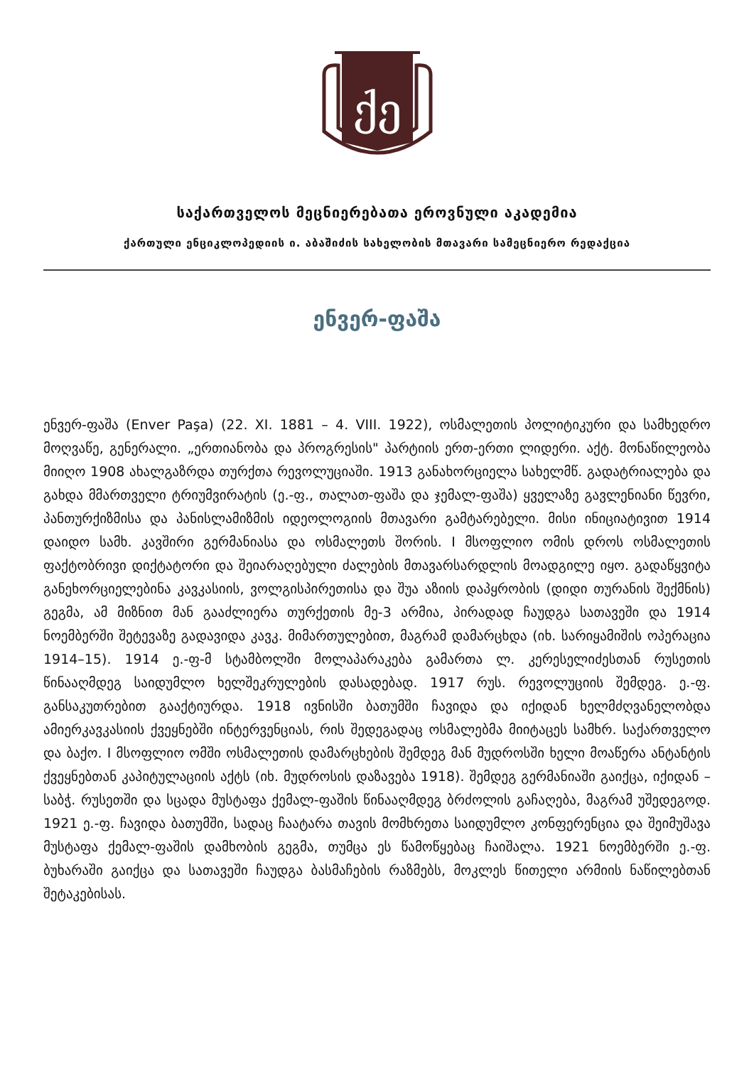ქე
საქართველოს მეცნიერებათა ეროვნული აკადემია
ქართული ენციკლოპედიის ი. აბაშიძის სახელობის მთავარი სამეცნიერო რედაქცია
ენვერ-ფაშა
ენვერ-ფაშა (Enver Paşa) (22. XI. 1881 – 4. VIII. 1922), ოსმალეთის პოლიტიკური და სამხედრო მოღვაწე, გენერალი. „ერთიანობა და პროგრესის" პარტიის ერთ-ერთი ლიდერი. აქტ. მონაწილეობა მიიღო 1908 ახალგაზრდა თურქთა რევოლუციაში. 1913 განახორციელა სახელმწ. გადატრიალება და გახდა მმართველი ტრიუმვირატის (ე.-ფ., თალათ-ფაშა და ჯემალ-ფაშა) ყველაზე გავლენიანი წევრი, პანთურქიზმისა და პანისლამიზმის იდეოლოგიის მთავარი გამტარებელი. მისი ინიციატივით 1914 დაიდო სამხ. კავშირი გერმანიასა და ოსმალეთს შორის. I მსოფლიო ომის დროს ოსმალეთის ფაქტობრივი დიქტატორი და შეიარაღებული ძალების მთავარსარდლის მოადგილე იყო. გადაწყვიტა განეხორციელებინა კავკასიის, ვოლგისპირეთისა და შუა აზიის დაპყრობის (დიდი თურანის შექმნის) გეგმა, ამ მიზნით მან გააძლიერა თურქეთის მე-3 არმია, პირადად ჩაუდგა სათავეში და 1914 ნოემბერში შეტევაზე გადავიდა კავკ. მიმართულებით, მაგრამ დამარცხდა (იხ. სარიყამიშის ოპერაცია 1914–15). 1914 ე.-ფ-მ სტამბოლში მოლაპარაკება გამართა ლ. კერესელიძესთან რუსეთის წინააღმდეგ საიდუმლო ხელშეკრულების დასადებად. 1917 რუს. რევოლუციის შემდეგ. ე.-ფ. განსაკუთრებით გააქტიურდა. 1918 ივნისში ბათუმში ჩავიდა და იქიდან ხელმძღვანელობდა ამიერკავკასიის ქვეყნებში ინტერვენციას, რის შედეგადაც ოსმალებმა მიიტაცეს სამხრ. საქართველო და ბაქო. I მსოფლიო ომში ოსმალეთის დამარცხების შემდეგ მან მუდროსში ხელი მოაწერა ანტანტის ქვეყნებთან კაპიტულაციის აქტს (იხ. მუდროსის დაზავება 1918). შემდეგ გერმანიაში გაიქცა, იქიდან – საბჭ. რუსეთში და სცადა მუსტაფა ქემალ-ფაშის წინააღმდეგ ბრძოლის გაჩაღება, მაგრამ უშედეგოდ. 1921 ე.-ფ. ჩავიდა ბათუმში, სადაც ჩაატარა თავის მომხრეთა საიდუმლო კონფერენცია და შეიმუშავა მუსტაფა ქემალ-ფაშის დამხობის გეგმა, თუმცა ეს წამოწყებაც ჩაიშალა. 1921 ნოემბერში ე.-ფ. ბუხარაში გაიქცა და სათავეში ჩაუდგა ბასმაჩების რაზმებს, მოკლეს წითელი არმიის ნაწილებთან შეტაკებისას.